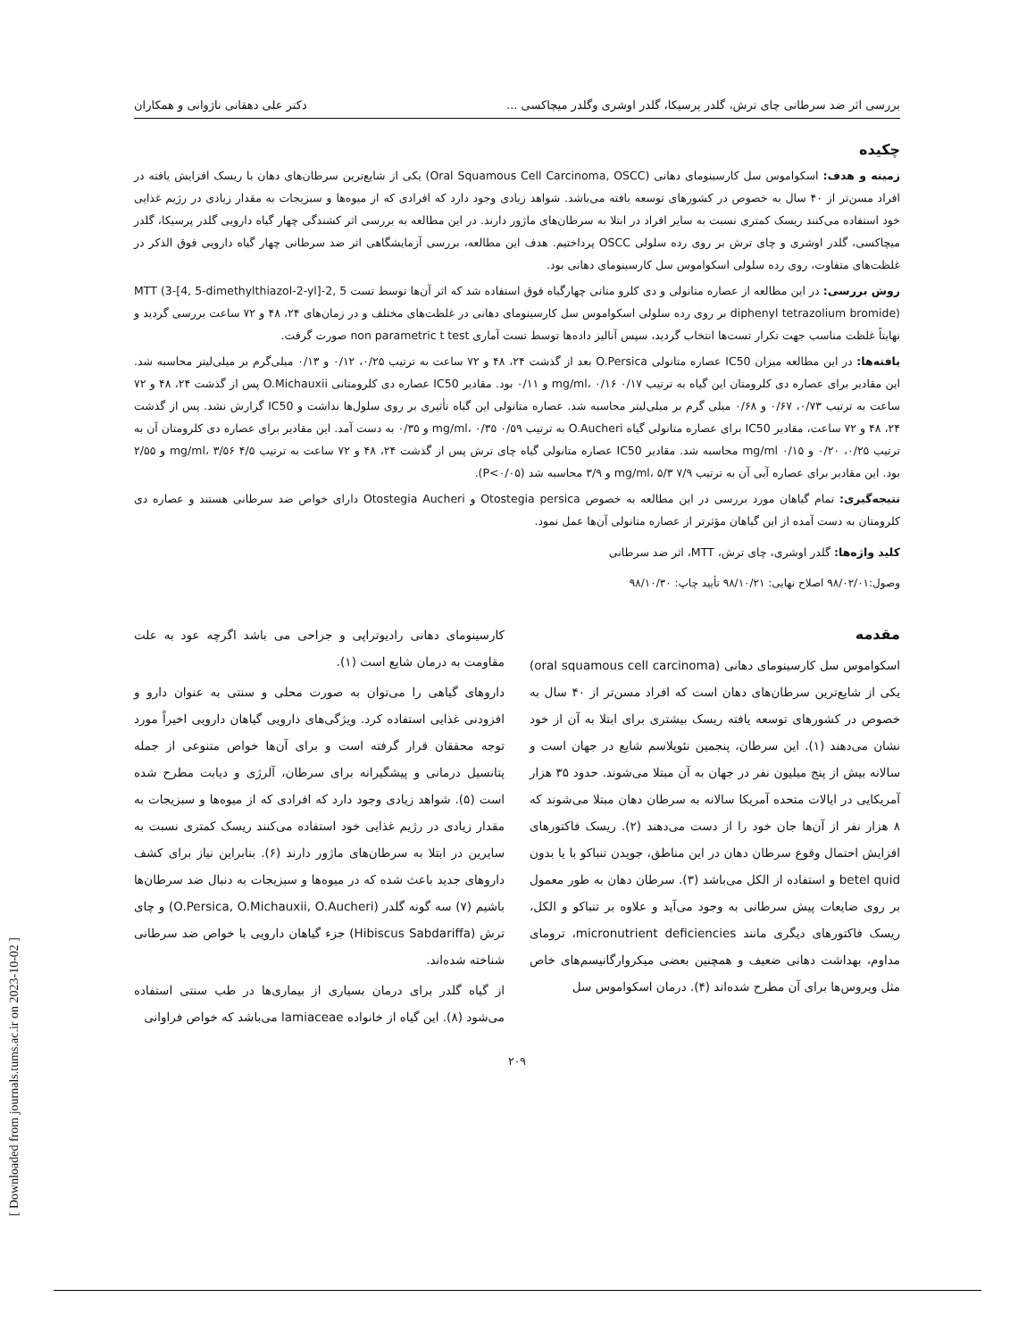بررسی اثر ضد سرطانی چای ترش، گلدر پرسیکا، گلدر اوشری وگلدر میچاکسی ... دکتر علی دهقانی ناژوانی و همکاران
چکیده
زمینه و هدف: اسکواموس سل کارسینومای دهانی (Oral Squamous Cell Carcinoma, OSCC) یکی از شایع‌ترین سرطان‌های دهان با ریسک افزایش یافته در افراد مسن‌تر از ۴۰ سال به خصوص در کشورهای توسعه یافته می‌باشد. شواهد زیادی وجود دارد که افرادی که از میوه‌ها و سبزیجات به مقدار زیادی در رژیم غذایی خود استفاده می‌کنند ریسک کمتری نسبت به سایر افراد در ابتلا به سرطان‌های ماژور دارند. در این مطالعه به بررسی اثر کشندگی چهار گیاه دارویی گلدر پرسیکا، گلدر میچاکسی، گلدر اوشری و چای ترش بر روی رده سلولی OSCC پرداختیم. هدف این مطالعه، بررسی آزمایشگاهی اثر ضد سرطانی چهار گیاه دارویی فوق الذکر در غلظت‌های متفاوت، روی رده سلولی اسکواموس سل کارسینومای دهانی بود.
روش بررسی: در این مطالعه از عصاره متانولی و دی کلرو متانی چهارگیاه فوق استفاده شد که اثر آن‌ها توسط تست MTT (3-[4, 5-dimethylthiazol-2-yl]-2, 5 diphenyl tetrazolium bromide) بر روی رده سلولی اسکواموس سل کارسینومای دهانی در غلظت‌های مختلف و در زمان‌های ۲۴، ۴۸ و ۷۲ ساعت بررسی گردید و نهایتاً غلظت مناسب جهت تکرار تست‌ها انتخاب گردید، سپس آنالیز داده‌ها توسط تست آماری non parametric t test صورت گرفت.
یافته‌ها: در این مطالعه میزان IC50 عصاره متانولی O.Persica بعد از گذشت ۲۴، ۴۸ و ۷۲ ساعت به ترتیب ۰/۲۵، ۰/۱۲ و ۰/۱۳ میلی‌گرم بر میلی‌لیتر محاسبه شد. این مقادیر برای عصاره دی کلرومتان این گیاه به ترتیب ۰/۱۷ mg/ml، ۰/۱۶ و ۰/۱۱ بود. مقادیر IC50 عصاره دی کلرومتانی O.Michauxii پس از گذشت ۲۴، ۴۸ و ۷۲ ساعت به ترتیب ۰/۷۳، ۰/۶۷ و ۰/۶۸ میلی گرم بر میلی‌لیتر محاسبه شد. عصاره متانولی این گیاه تأثیری بر روی سلول‌ها نداشت و IC50 گزارش نشد. پس از گذشت ۲۴، ۴۸ و ۷۲ ساعت، مقادیر IC50 برای عصاره متانولی گیاه O.Aucheri به ترتیب ۰/۵۹ mg/ml، ۰/۳۵ و ۰/۳۵ به دست آمد. این مقادیر برای عصاره دی کلرومتان آن به ترتیب ۰/۲۵، ۰/۲۰ و ۰/۱۵ mg/ml محاسبه شد. مقادیر IC50 عصاره متانولی گیاه چای ترش پس از گذشت ۲۴، ۴۸ و ۷۲ ساعت به ترتیب ۴/۵ mg/ml، ۳/۵۶ و ۲/۵۵ بود. این مقادیر برای عصاره آبی آن به ترتیب ۷/۹ mg/ml، ۵/۳ و ۳/۹ محاسبه شد (P<۰/۰۵).
نتیجه‌گیری: تمام گیاهان مورد بررسی در این مطالعه به خصوص Otostegia persica و Otostegia Aucheri دارای خواص ضد سرطانی هستند و عصاره دی کلرومتان به دست آمده از این گیاهان مؤثرتر از عصاره متانولی آن‌ها عمل نمود.
کلید واژه‌ها: گلدر اوشری، چای ترش، MTT، اثر ضد سرطانی
وصول:۹۸/۰۲/۰۱ اصلاح نهایی: ۹۸/۱۰/۲۱ تأیید چاپ: ۹۸/۱۰/۳۰
مقدمه
اسکواموس سل کارسینومای دهانی (oral squamous cell carcinoma) یکی از شایع‌ترین سرطان‌های دهان است که افراد مسن‌تر از ۴۰ سال به خصوص در کشورهای توسعه یافته ریسک بیشتری برای ابتلا به آن از خود نشان می‌دهند (۱). این سرطان، پنجمین نئوپلاسم شایع در جهان است و سالانه بیش از پنج میلیون نفر در جهان به آن مبتلا می‌شوند. حدود ۳۵ هزار آمریکایی در ایالات متحده آمریکا سالانه به سرطان دهان مبتلا می‌شوند که ۸ هزار نفر از آن‌ها جان خود را از دست می‌دهند (۲). ریسک فاکتورهای افزایش احتمال وقوع سرطان دهان در این مناطق، جویدن تنباکو با یا بدون betel quid و استفاده از الکل می‌باشد (۳). سرطان دهان به طور معمول بر روی ضایعات پیش سرطانی به وجود می‌آید و علاوه بر تنباکو و الکل، ریسک فاکتورهای دیگری مانند micronutrient deficiencies، ترومای مداوم، بهداشت دهانی ضعیف و همچنین بعضی میکروارگانیسم‌های خاص مثل ویروس‌ها برای آن مطرح شده‌اند (۴). درمان اسکواموس سل
کارسینومای دهانی رادیوتراپی و جراحی می باشد اگرچه عود به علت مقاومت به درمان شایع است (۱).
داروهای گیاهی را می‌توان به صورت محلی و سنتی به عنوان دارو و افزودنی غذایی استفاده کرد. ویژگی‌های دارویی گیاهان دارویی اخیراً مورد توجه محققان قرار گرفته است و برای آن‌ها خواص متنوعی از جمله پتانسیل درمانی و پیشگیرانه برای سرطان، آلرژی و دیابت مطرح شده است (۵). شواهد زیادی وجود دارد که افرادی که از میوه‌ها و سبزیجات به مقدار زیادی در رژیم غذایی خود استفاده می‌کنند ریسک کمتری نسبت به سایرین در ابتلا به سرطان‌های ماژور دارند (۶). بنابراین نیاز برای کشف داروهای جدید باعث شده که در میوه‌ها و سبزیجات به دنبال ضد سرطان‌ها باشیم (۷) سه گونه گلدر (O.Persica, O.Michauxii, O.Aucheri) و چای ترش (Hibiscus Sabdariffa) جزء گیاهان دارویی با خواص ضد سرطانی شناخته شده‌اند.
از گیاه گلدر برای درمان بسیاری از بیماری‌ها در طب سنتی استفاده می‌شود (۸). این گیاه از خانواده lamiaceae می‌باشد که خواص فراوانی
۲۰۹
[ Downloaded from journals.tums.ac.ir on 2023-10-02 ]